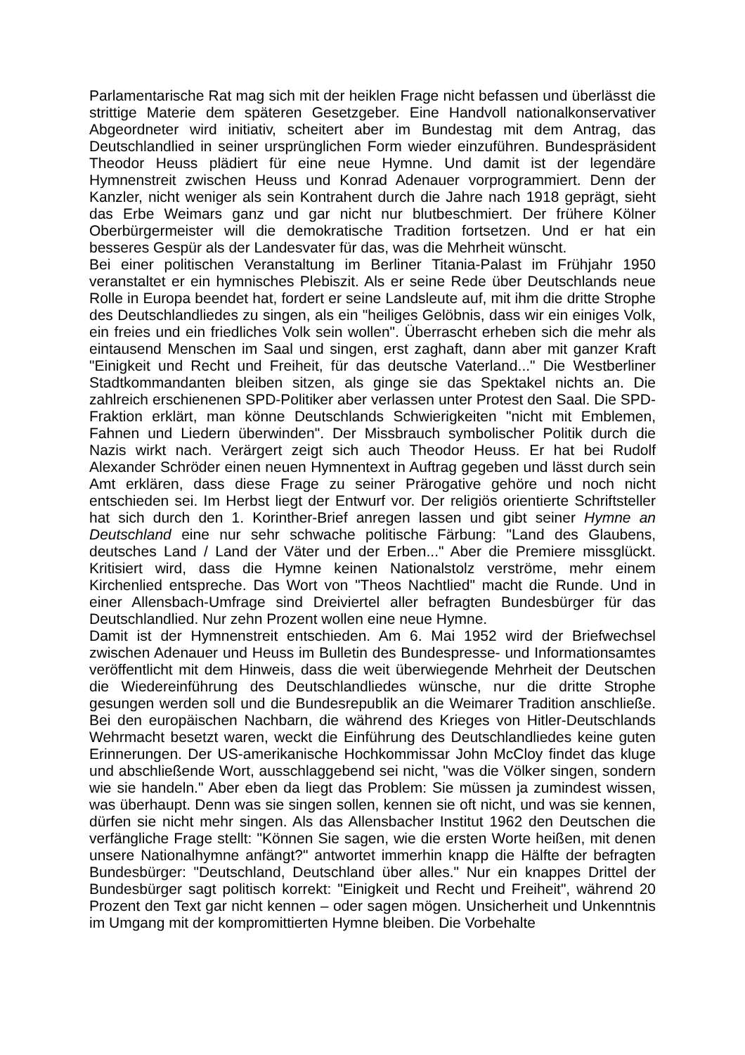Parlamentarische Rat mag sich mit der heiklen Frage nicht befassen und überlässt die strittige Materie dem späteren Gesetzgeber. Eine Handvoll nationalkonservativer Abgeordneter wird initiativ, scheitert aber im Bundestag mit dem Antrag, das Deutschlandlied in seiner ursprünglichen Form wieder einzuführen. Bundespräsident Theodor Heuss plädiert für eine neue Hymne. Und damit ist der legendäre Hymnenstreit zwischen Heuss und Konrad Adenauer vorprogrammiert. Denn der Kanzler, nicht weniger als sein Kontrahent durch die Jahre nach 1918 geprägt, sieht das Erbe Weimars ganz und gar nicht nur blutbeschmiert. Der frühere Kölner Oberbürgermeister will die demokratische Tradition fortsetzen. Und er hat ein besseres Gespür als der Landesvater für das, was die Mehrheit wünscht.
Bei einer politischen Veranstaltung im Berliner Titania-Palast im Frühjahr 1950 veranstaltet er ein hymnisches Plebiszit. Als er seine Rede über Deutschlands neue Rolle in Europa beendet hat, fordert er seine Landsleute auf, mit ihm die dritte Strophe des Deutschlandliedes zu singen, als ein "heiliges Gelöbnis, dass wir ein einiges Volk, ein freies und ein friedliches Volk sein wollen". Überrascht erheben sich die mehr als eintausend Menschen im Saal und singen, erst zaghaft, dann aber mit ganzer Kraft "Einigkeit und Recht und Freiheit, für das deutsche Vaterland..." Die Westberliner Stadtkommandanten bleiben sitzen, als ginge sie das Spektakel nichts an. Die zahlreich erschienenen SPD-Politiker aber verlassen unter Protest den Saal. Die SPD-Fraktion erklärt, man könne Deutschlands Schwierigkeiten "nicht mit Emblemen, Fahnen und Liedern überwinden". Der Missbrauch symbolischer Politik durch die Nazis wirkt nach. Verärgert zeigt sich auch Theodor Heuss. Er hat bei Rudolf Alexander Schröder einen neuen Hymnentext in Auftrag gegeben und lässt durch sein Amt erklären, dass diese Frage zu seiner Prärogative gehöre und noch nicht entschieden sei. Im Herbst liegt der Entwurf vor. Der religiös orientierte Schriftsteller hat sich durch den 1. Korinther-Brief anregen lassen und gibt seiner Hymne an Deutschland eine nur sehr schwache politische Färbung: "Land des Glaubens, deutsches Land / Land der Väter und der Erben..." Aber die Premiere missglückt. Kritisiert wird, dass die Hymne keinen Nationalstolz verströme, mehr einem Kirchenlied entspreche. Das Wort von "Theos Nachtlied" macht die Runde. Und in einer Allensbach-Umfrage sind Dreiviertel aller befragten Bundesbürger für das Deutschlandlied. Nur zehn Prozent wollen eine neue Hymne.
Damit ist der Hymnenstreit entschieden. Am 6. Mai 1952 wird der Briefwechsel zwischen Adenauer und Heuss im Bulletin des Bundespresse- und Informationsamtes veröffentlicht mit dem Hinweis, dass die weit überwiegende Mehrheit der Deutschen die Wiedereinführung des Deutschlandliedes wünsche, nur die dritte Strophe gesungen werden soll und die Bundesrepublik an die Weimarer Tradition anschließe. Bei den europäischen Nachbarn, die während des Krieges von Hitler-Deutschlands Wehrmacht besetzt waren, weckt die Einführung des Deutschlandliedes keine guten Erinnerungen. Der US-amerikanische Hochkommissar John McCloy findet das kluge und abschließende Wort, ausschlaggebend sei nicht, "was die Völker singen, sondern wie sie handeln." Aber eben da liegt das Problem: Sie müssen ja zumindest wissen, was überhaupt. Denn was sie singen sollen, kennen sie oft nicht, und was sie kennen, dürfen sie nicht mehr singen. Als das Allensbacher Institut 1962 den Deutschen die verfängliche Frage stellt: "Können Sie sagen, wie die ersten Worte heißen, mit denen unsere Nationalhymne anfängt?" antwortet immerhin knapp die Hälfte der befragten Bundesbürger: "Deutschland, Deutschland über alles." Nur ein knappes Drittel der Bundesbürger sagt politisch korrekt: "Einigkeit und Recht und Freiheit", während 20 Prozent den Text gar nicht kennen – oder sagen mögen. Unsicherheit und Unkenntnis im Umgang mit der kompromittierten Hymne bleiben. Die Vorbehalte